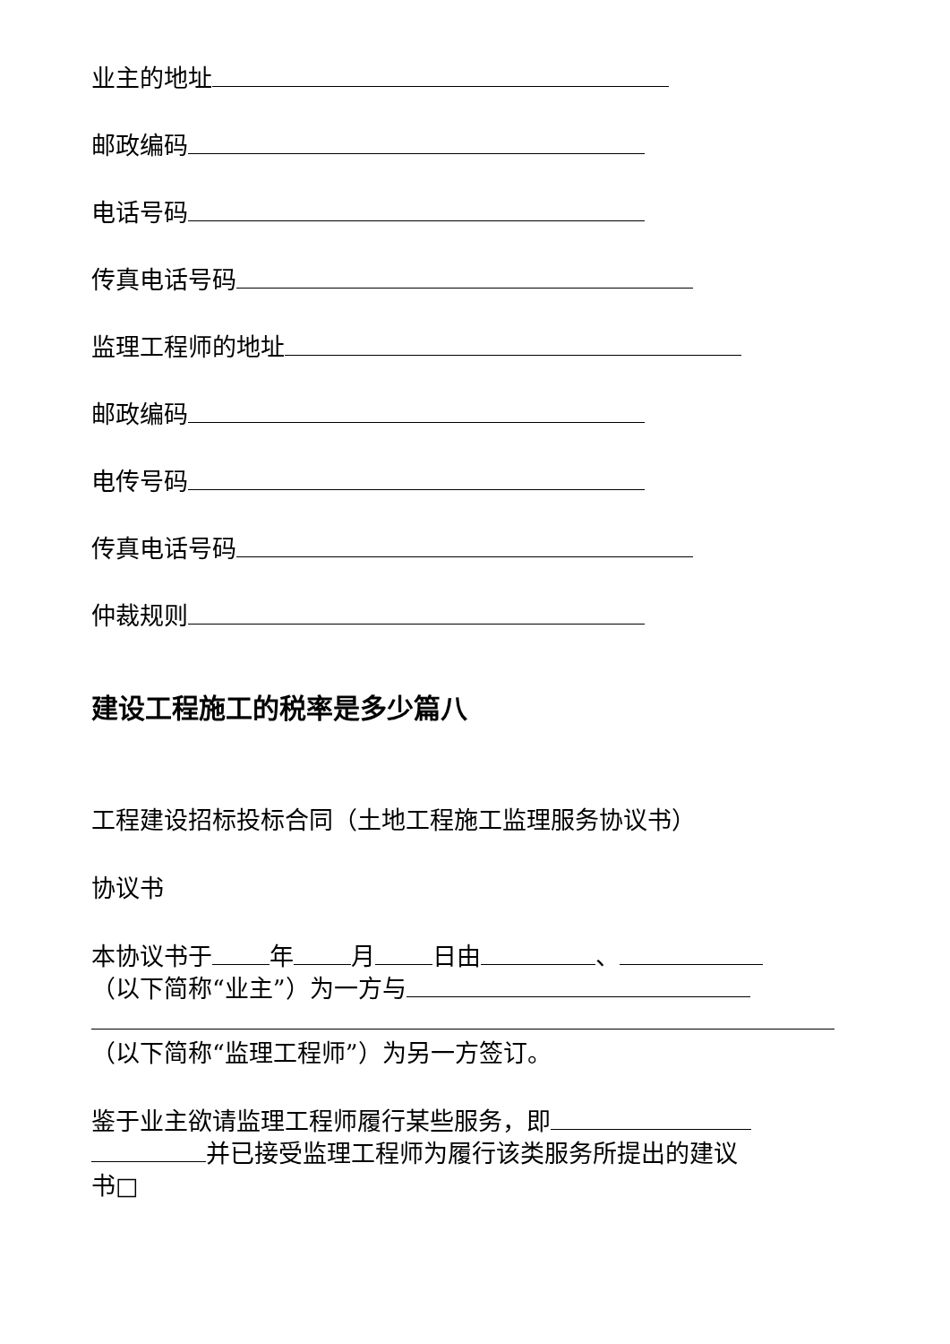业主的地址
邮政编码
电话号码
传真电话号码
监理工程师的地址
邮政编码
电传号码
传真电话号码
仲裁规则
建设工程施工的税率是多少篇八
工程建设招标投标合同（土地工程施工监理服务协议书）
协议书
本协议书于 年 月 日由 、
（以下简称“业主”）为一方与
（以下简称“监理工程师”）为另一方签订。
鉴于业主欲请监理工程师履行某些服务，即
并已接受监理工程师为履行该类服务所提出的建议
书□